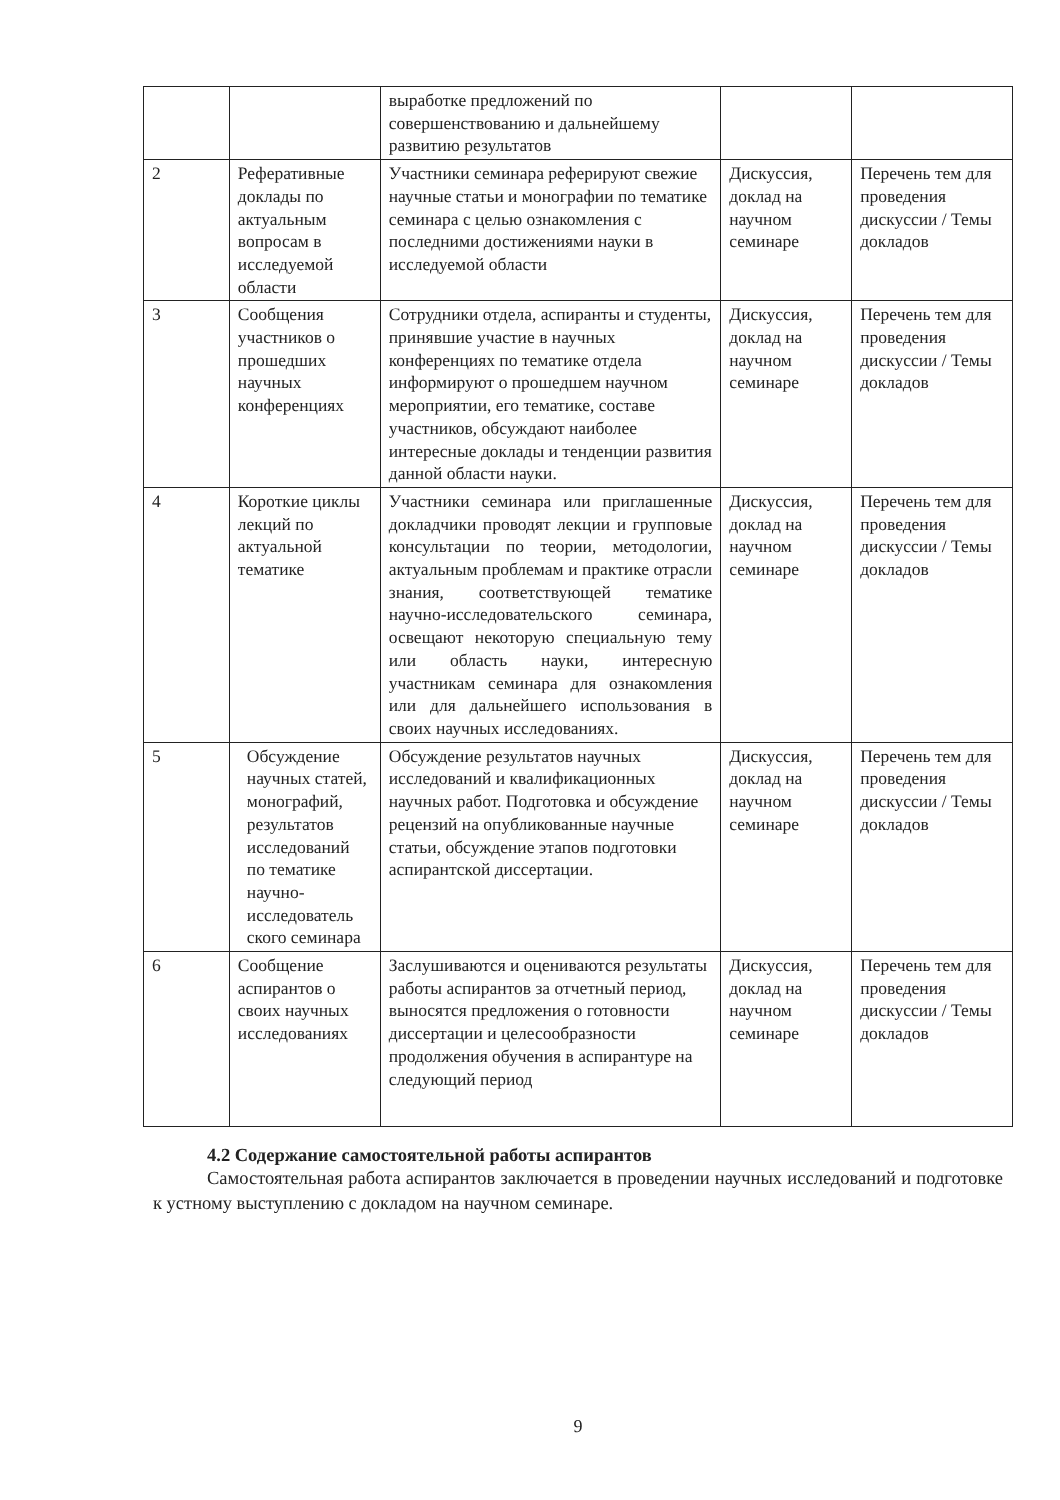| | | выработке предложений по совершенствованию и дальнейшему развитию результатов | | |
| 2 | Реферативные доклады по актуальным вопросам в исследуемой области | Участники семинара реферируют свежие научные статьи и монографии по тематике семинара с целью ознакомления с последними достижениями науки в исследуемой области | Дискуссия, доклад на научном семинаре | Перечень тем для проведения дискуссии / Темы докладов |
| 3 | Сообщения участников о прошедших научных конференциях | Сотрудники отдела, аспиранты и студенты, принявшие участие в научных конференциях по тематике отдела информируют о прошедшем научном мероприятии, его тематике, составе участников, обсуждают наиболее интересные доклады и тенденции развития данной области науки. | Дискуссия, доклад на научном семинаре | Перечень тем для проведения дискуссии / Темы докладов |
| 4 | Короткие циклы лекций по актуальной тематике | Участники семинара или приглашенные докладчики проводят лекции и групповые консультации по теории, методологии, актуальным проблемам и практике отрасли знания, соответствующей тематике научно-исследовательского семинара, освещают некоторую специальную тему или область науки, интересную участникам семинара для ознакомления или для дальнейшего использования в своих научных исследованиях. | Дискуссия, доклад на научном семинаре | Перечень тем для проведения дискуссии / Темы докладов |
| 5 | Обсуждение научных статей, монографий, результатов исследований по тематике научно-исследователь ского семинара | Обсуждение результатов научных исследований и квалификационных научных работ. Подготовка и обсуждение рецензий на опубликованные научные статьи, обсуждение этапов подготовки аспирантской диссертации. | Дискуссия, доклад на научном семинаре | Перечень тем для проведения дискуссии / Темы докладов |
| 6 | Сообщение аспирантов о своих научных исследованиях | Заслушиваются и оцениваются результаты работы аспирантов за отчетный период, выносятся предложения о готовности диссертации и целесообразности продолжения обучения в аспирантуре на следующий период | Дискуссия, доклад на научном семинаре | Перечень тем для проведения дискуссии / Темы докладов |
4.2 Содержание самостоятельной работы аспирантов
Самостоятельная работа аспирантов заключается в проведении научных исследований и подготовке к устному выступлению с докладом на научном семинаре.
9